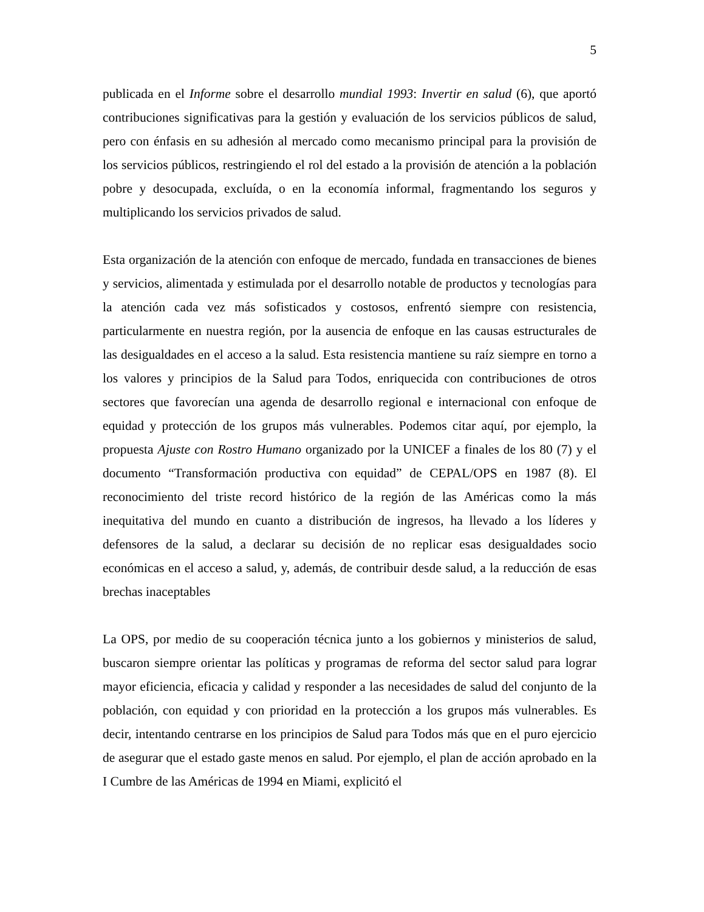5
publicada en el Informe sobre el desarrollo mundial 1993: Invertir en salud (6), que aportó contribuciones significativas para la gestión y evaluación de los servicios públicos de salud, pero con énfasis en su adhesión al mercado como mecanismo principal para la provisión de los servicios públicos, restringiendo el rol del estado a la provisión de atención a la población pobre y desocupada, excluída, o en la economía informal, fragmentando los seguros y multiplicando los servicios privados de salud.
Esta organización de la atención con enfoque de mercado, fundada en transacciones de bienes y servicios, alimentada y estimulada por el desarrollo notable de productos y tecnologías para la atención cada vez más sofisticados y costosos, enfrentó siempre con resistencia, particularmente en nuestra región, por la ausencia de enfoque en las causas estructurales de las desigualdades en el acceso a la salud. Esta resistencia mantiene su raíz siempre en torno a los valores y principios de la Salud para Todos, enriquecida con contribuciones de otros sectores que favorecían una agenda de desarrollo regional e internacional con enfoque de equidad y protección de los grupos más vulnerables. Podemos citar aquí, por ejemplo, la propuesta Ajuste con Rostro Humano organizado por la UNICEF a finales de los 80 (7) y el documento “Transformación productiva con equidad” de CEPAL/OPS en 1987 (8). El reconocimiento del triste record histórico de la región de las Américas como la más inequitativa del mundo en cuanto a distribución de ingresos, ha llevado a los líderes y defensores de la salud, a declarar su decisión de no replicar esas desigualdades socio económicas en el acceso a salud, y, además, de contribuir desde salud, a la reducción de esas brechas inaceptables
La OPS, por medio de su cooperación técnica junto a los gobiernos y ministerios de salud, buscaron siempre orientar las políticas y programas de reforma del sector salud para lograr mayor eficiencia, eficacia y calidad y responder a las necesidades de salud del conjunto de la población, con equidad y con prioridad en la protección a los grupos más vulnerables. Es decir, intentando centrarse en los principios de Salud para Todos más que en el puro ejercicio de asegurar que el estado gaste menos en salud. Por ejemplo, el plan de acción aprobado en la I Cumbre de las Américas de 1994 en Miami, explicitó el